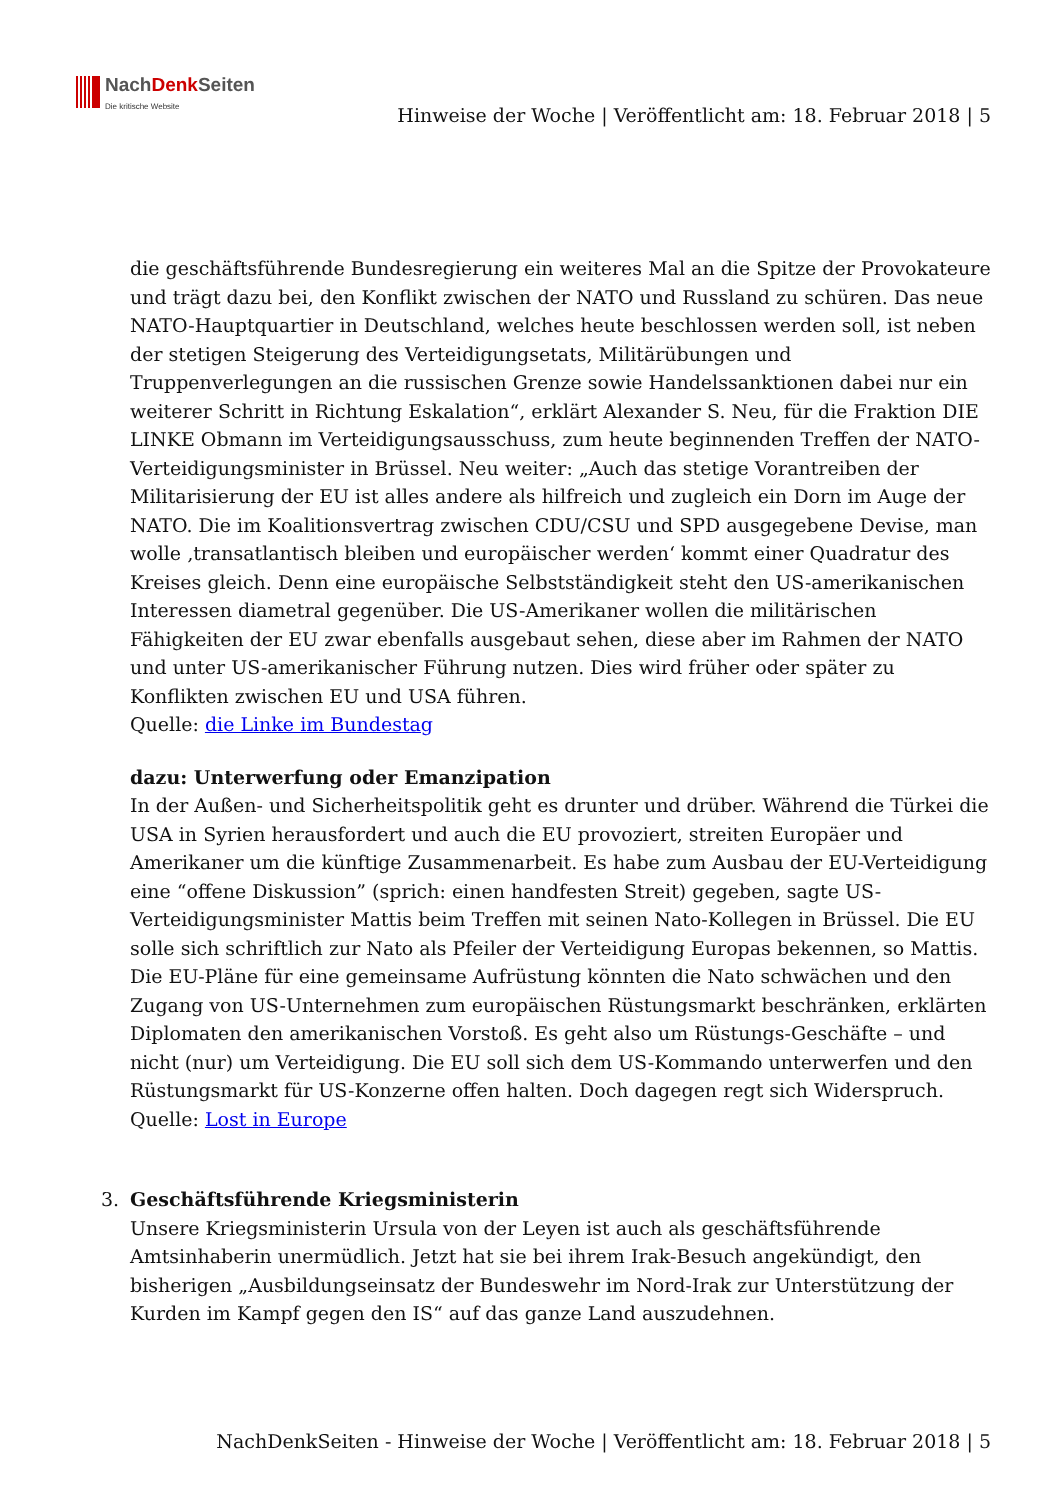NachDenk Seiten
Die kritische Website
Hinweise der Woche | Veröffentlicht am: 18. Februar 2018 | 5
die geschäftsführende Bundesregierung ein weiteres Mal an die Spitze der Provokateure und trägt dazu bei, den Konflikt zwischen der NATO und Russland zu schüren. Das neue NATO-Hauptquartier in Deutschland, welches heute beschlossen werden soll, ist neben der stetigen Steigerung des Verteidigungsetats, Militärübungen und Truppenverlegungen an die russischen Grenze sowie Handelssanktionen dabei nur ein weiterer Schritt in Richtung Eskalation“, erklärt Alexander S. Neu, für die Fraktion DIE LINKE Obmann im Verteidigungsausschuss, zum heute beginnenden Treffen der NATO- Verteidigungsminister in Brüssel. Neu weiter: „Auch das stetige Vorantreiben der Militarisierung der EU ist alles andere als hilfreich und zugleich ein Dorn im Auge der NATO. Die im Koalitionsvertrag zwischen CDU/CSU und SPD ausgegebene Devise, man wolle ‚transatlantisch bleiben und europäischer werden‘ kommt einer Quadratur des Kreises gleich. Denn eine europäische Selbstständigkeit steht den US-amerikanischen Interessen diametral gegenüber. Die US-Amerikaner wollen die militärischen Fähigkeiten der EU zwar ebenfalls ausgebaut sehen, diese aber im Rahmen der NATO und unter US-amerikanischer Führung nutzen. Dies wird früher oder später zu Konflikten zwischen EU und USA führen.
Quelle: die Linke im Bundestag
dazu: Unterwerfung oder Emanzipation
In der Außen- und Sicherheitspolitik geht es drunter und drüber. Während die Türkei die USA in Syrien herausfordert und auch die EU provoziert, streiten Europäer und Amerikaner um die künftige Zusammenarbeit. Es habe zum Ausbau der EU-Verteidigung eine “offene Diskussion” (sprich: einen handfesten Streit) gegeben, sagte US-Verteidigungsminister Mattis beim Treffen mit seinen Nato-Kollegen in Brüssel. Die EU solle sich schriftlich zur Nato als Pfeiler der Verteidigung Europas bekennen, so Mattis. Die EU-Pläne für eine gemeinsame Aufrüstung könnten die Nato schwächen und den Zugang von US-Unternehmen zum europäischen Rüstungsmarkt beschränken, erklärten Diplomaten den amerikanischen Vorstoß. Es geht also um Rüstungs-Geschäfte – und nicht (nur) um Verteidigung. Die EU soll sich dem US-Kommando unterwerfen und den Rüstungsmarkt für US-Konzerne offen halten. Doch dagegen regt sich Widerspruch.
Quelle: Lost in Europe
3.
Geschäftsführende Kriegsministerin
Unsere Kriegsministerin Ursula von der Leyen ist auch als geschäftsführende Amtsinhaberin unermüdlich. Jetzt hat sie bei ihrem Irak-Besuch angekündigt, den bisherigen „Ausbildungseinsatz der Bundeswehr im Nord-Irak zur Unterstützung der Kurden im Kampf gegen den IS“ auf das ganze Land auszudehnen.
NachDenkSeiten - Hinweise der Woche | Veröffentlicht am: 18. Februar 2018 | 5